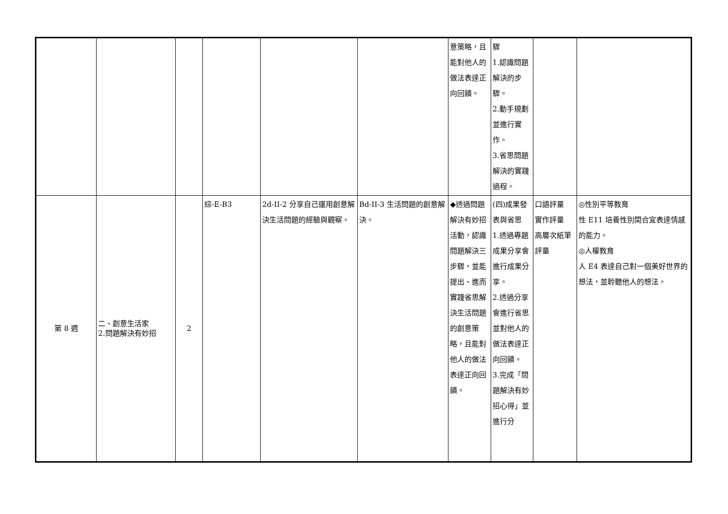| | | | | | | 意策略，且能對他人的做法表達正向回饋。 | 驟 1.認識問題解決的步驟。 2.動手規劃並進行實作。 3.省思問題解決的實踐過程。 | | |
| 第 8 週 | 二、創意生活家 2.問題解決有妙招 | 2 | 綜-E-B3 | 2d-II-2 分享自己運用創意解決生活問題的經驗與觀察。 | Bd-II-3 生活問題的創意解決。 | ◆透過問題解決有妙招活動，認識問題解決三步驟，並能提出、進而實踐省思解決生活問題的創意策略，且能對他人的做法表達正向回饋。 | (四)成果發表與省思 1.透過專題成果分享會進行成果分享。 2.透過分享會進行省思並對他人的做法表達正向回饋。 3.完成「問題解決有妙招心得」並進行分 | 口語評量 實作評量 高層次紙筆評量 | ◎性別平等教育 性 E11 培養性別間合宜表達情感的能力。 ◎人權教育 人 E4 表達自己對一個美好世界的想法，並聆聽他人的想法。 |